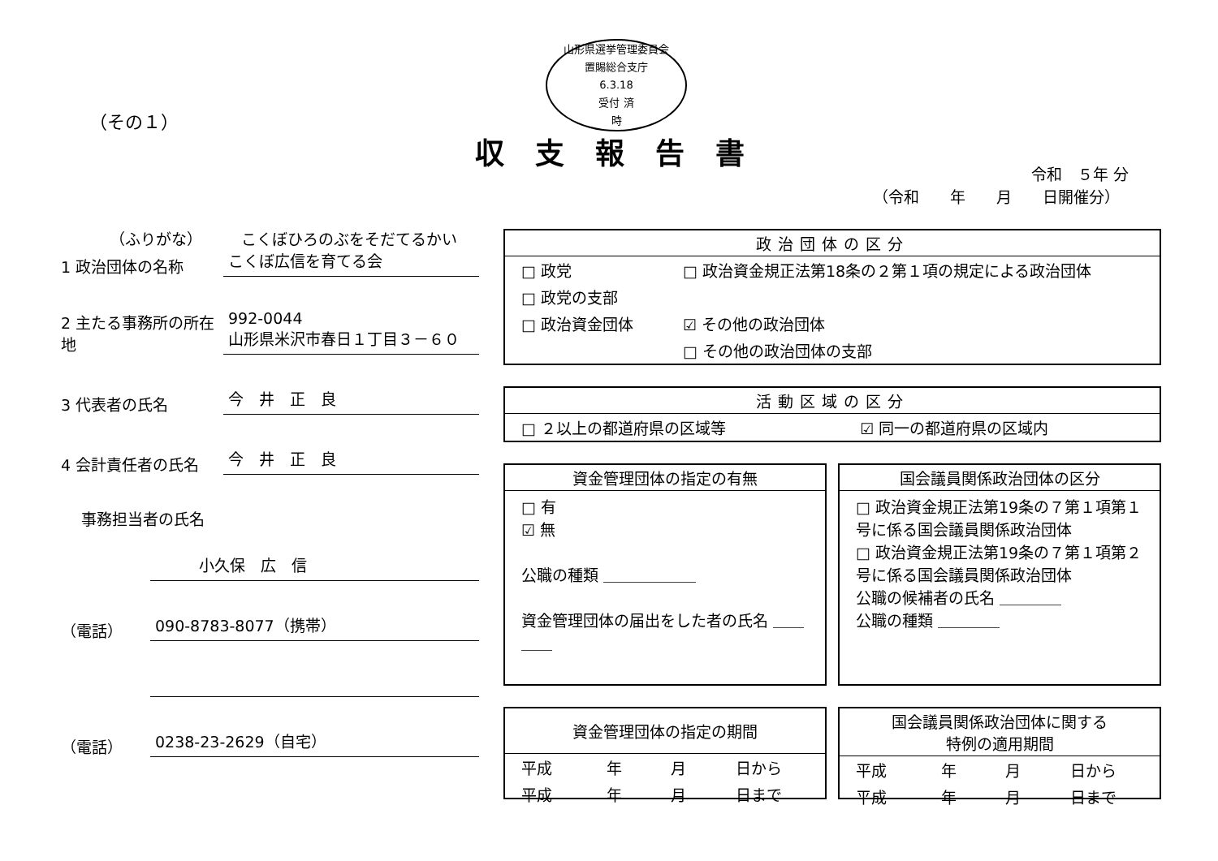山形県選挙管理委員会
置賜総合支庁
6.3.18
受付 済
時
（その１）
収支報告書
令和　５年 分
（令和　　年　　月　　日開催分）
（ふりがな）　　　こくぼひろのぶをそだてるかい
1 政治団体の名称
こくぼ広信を育てる会
2 主たる事務所の所在地
992-0044
山形県米沢市春日１丁目３－６０
3 代表者の氏名
今　井　正　良
4 会計責任者の氏名
今　井　正　良
事務担当者の氏名
小久保　広　信
（電話）
090-8783-8077（携帯）
（電話）
0238-23-2629（自宅）
政治団体の区分
| □ 政党 | □ 政治資金規正法第18条の２第１項の規定による政治団体 |
| □ 政党の支部 | |
| □ 政治資金団体 | ☑ その他の政治団体 |
| | □ その他の政治団体の支部 |
活動区域の区分
| □ ２以上の都道府県の区域等 | ☑ 同一の都道府県の区域内 |
資金管理団体の指定の有無
□ 有
☑ 無
公職の種類 ＿＿＿＿＿＿
資金管理団体の届出をした者の氏名 ＿＿＿＿
国会議員関係政治団体の区分
□ 政治資金規正法第19条の７第１項第１号に係る国会議員関係政治団体
□ 政治資金規正法第19条の７第１項第２号に係る国会議員関係政治団体
公職の候補者の氏名 ＿＿＿＿
公職の種類 ＿＿＿＿
資金管理団体の指定の期間
| 平成 | 年 | 月 | 日から |
| 平成 | 年 | 月 | 日まで |
国会議員関係政治団体に関する
特例の適用期間
| 平成 | 年 | 月 | 日から |
| 平成 | 年 | 月 | 日まで |